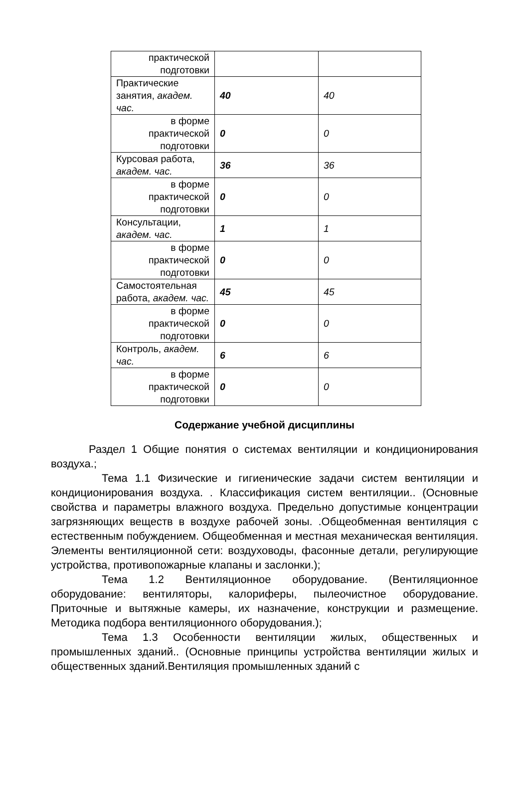| практической подготовки | | |
| Практические занятия, академ. час. | 40 | 40 |
| в форме практической подготовки | 0 | 0 |
| Курсовая работа, академ. час. | 36 | 36 |
| в форме практической подготовки | 0 | 0 |
| Консультации, академ. час. | 1 | 1 |
| в форме практической подготовки | 0 | 0 |
| Самостоятельная работа, академ. час. | 45 | 45 |
| в форме практической подготовки | 0 | 0 |
| Контроль, академ. час. | 6 | 6 |
| в форме практической подготовки | 0 | 0 |
Содержание учебной дисциплины
Раздел 1 Общие понятия о системах вентиляции и кондиционирования воздуха.;
Тема 1.1 Физические и гигиенические задачи систем вентиляции и кондиционирования воздуха. . Классификация систем вентиляции.. (Основные свойства и параметры влажного воздуха. Предельно допустимые концентрации загрязняющих веществ в воздухе рабочей зоны. .Общеобменная вентиляция с естественным побуждением. Общеобменная и местная механическая вентиляция. Элементы вентиляционной сети: воздуховоды, фасонные детали, регулирующие устройства, противопожарные клапаны и заслонки.);
Тема 1.2 Вентиляционное оборудование. (Вентиляционное оборудование: вентиляторы, калориферы, пылеочистное оборудование. Приточные и вытяжные камеры, их назначение, конструкции и размещение. Методика подбора вентиляционного оборудования.);
Тема 1.3 Особенности вентиляции жилых, общественных и промышленных зданий.. (Основные принципы устройства вентиляции жилых и общественных зданий.Вентиляция промышленных зданий с